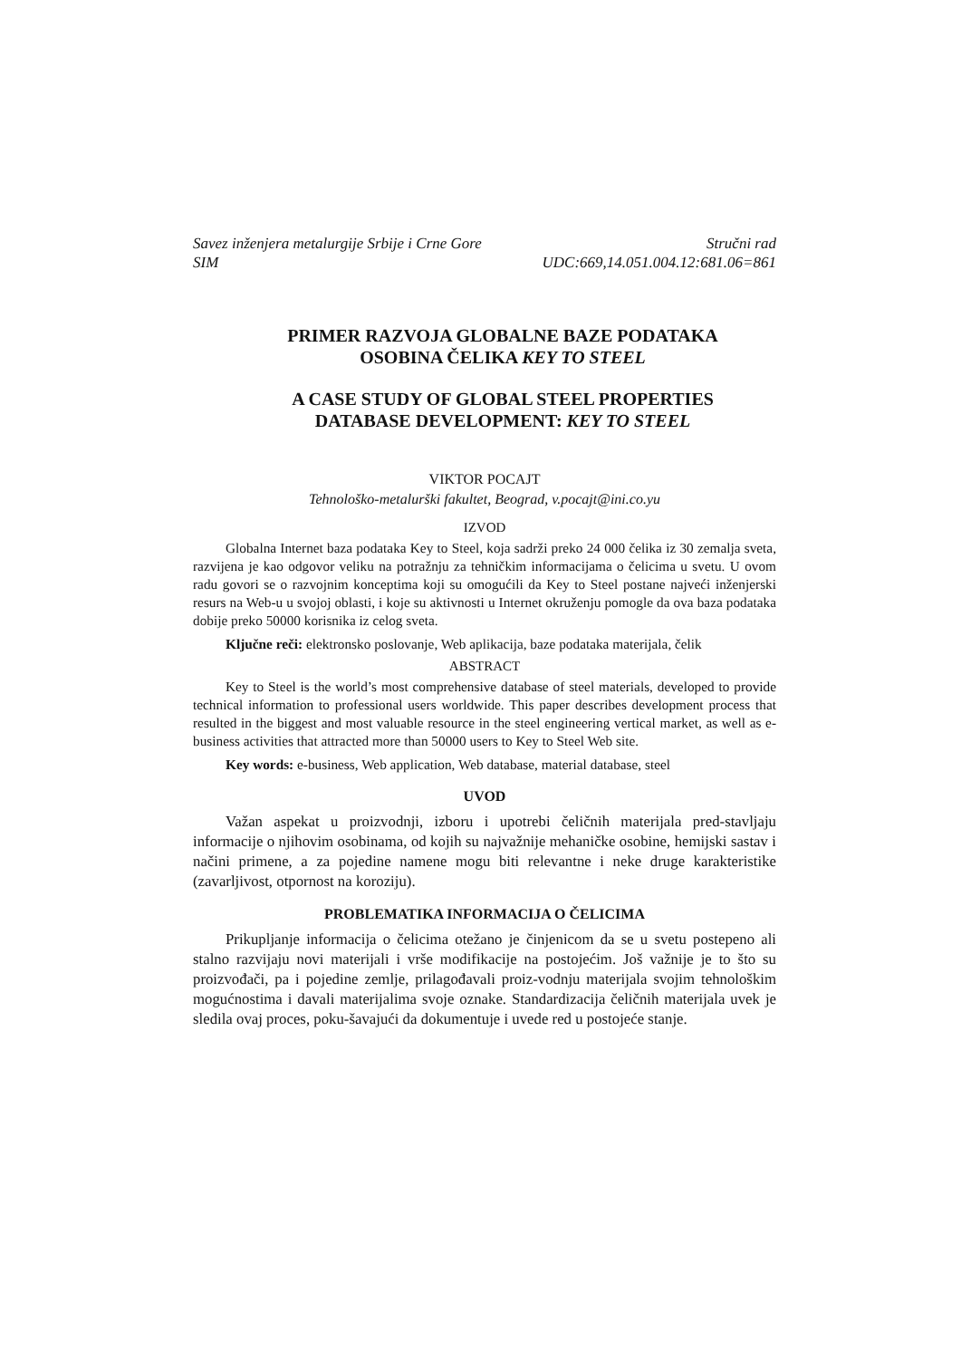Savez inženjera metalurgije Srbije i Crne Gore Stručni rad
SIM UDC:669,14.051.004.12:681.06=861
PRIMER RAZVOJA GLOBALNE BAZE PODATAKA
OSOBINA ČELIKA KEY TO STEEL
A CASE STUDY OF GLOBAL STEEL PROPERTIES
DATABASE DEVELOPMENT: KEY TO STEEL
VIKTOR POCAJT
Tehnološko-metalurški fakultet, Beograd, v.pocajt@ini.co.yu
IZVOD
Globalna Internet baza podataka Key to Steel, koja sadrži preko 24 000 čelika iz 30 zemalja sveta, razvijena je kao odgovor veliku na potražnju za tehničkim informacijama o čelicima u svetu. U ovom radu govori se o razvojnim konceptima koji su omogućili da Key to Steel postane najveći inženjerski resurs na Web-u u svojoj oblasti, i koje su aktivnosti u Internet okruženju pomogle da ova baza podataka dobije preko 50000 korisnika iz celog sveta.
Ključne reči: elektronsko poslovanje, Web aplikacija, baze podataka materijala, čelik
ABSTRACT
Key to Steel is the world’s most comprehensive database of steel materials, developed to provide technical information to professional users worldwide. This paper describes development process that resulted in the biggest and most valuable resource in the steel engineering vertical market, as well as e-business activities that attracted more than 50000 users to Key to Steel Web site.
Key words: e-business, Web application, Web database, material database, steel
UVOD
Važan aspekat u proizvodnji, izboru i upotrebi čeličnih materijala pred-stavljaju informacije o njihovim osobinama, od kojih su najvažnije mehaničke osobine, hemijski sastav i načini primene, a za pojedine namene mogu biti relevantne i neke druge karakteristike (zavarljivost, otpornost na koroziju).
PROBLEMATIKA INFORMACIJA O ČELICIMA
Prikupljanje informacija o čelicima otežano je činjenicom da se u svetu postepeno ali stalno razvijaju novi materijali i vrše modifikacije na postojećim. Još važnije je to što su proizvođači, pa i pojedine zemlje, prilagođavali proiz-vodnju materijala svojim tehnološkim mogućnostima i davali materijalima svoje oznake. Standardizacija čeličnih materijala uvek je sledila ovaj proces, poku-šavajući da dokumentuje i uvede red u postojeće stanje.